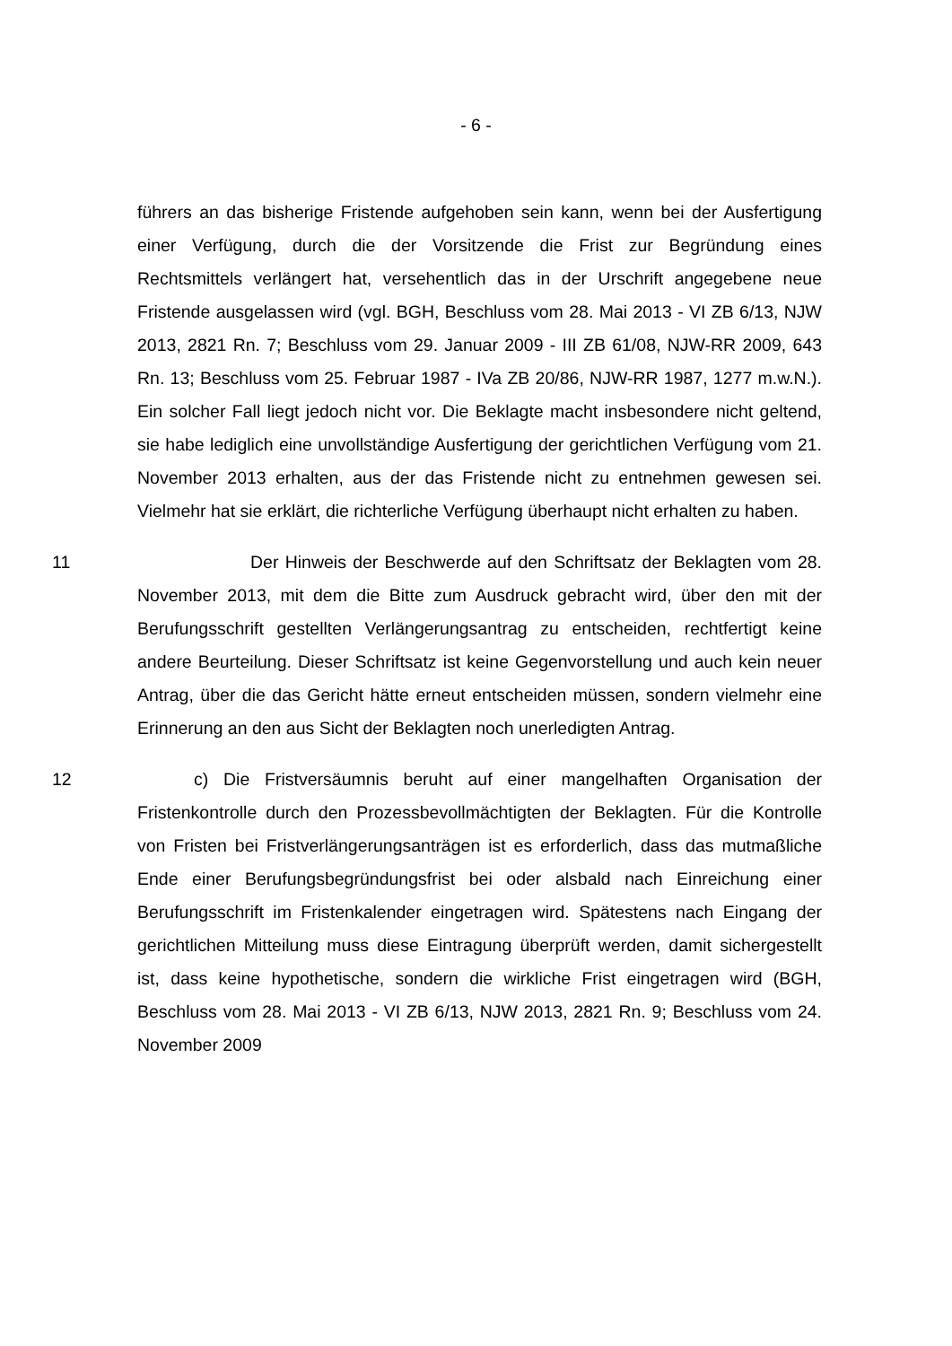- 6 -
führers an das bisherige Fristende aufgehoben sein kann, wenn bei der Ausfertigung einer Verfügung, durch die der Vorsitzende die Frist zur Begründung eines Rechtsmittels verlängert hat, versehentlich das in der Urschrift angegebene neue Fristende ausgelassen wird (vgl. BGH, Beschluss vom 28. Mai 2013 - VI ZB 6/13, NJW 2013, 2821 Rn. 7; Beschluss vom 29. Januar 2009 - III ZB 61/08, NJW-RR 2009, 643 Rn. 13; Beschluss vom 25. Februar 1987 - IVa ZB 20/86, NJW-RR 1987, 1277 m.w.N.). Ein solcher Fall liegt jedoch nicht vor. Die Beklagte macht insbesondere nicht geltend, sie habe lediglich eine unvollständige Ausfertigung der gerichtlichen Verfügung vom 21. November 2013 erhalten, aus der das Fristende nicht zu entnehmen gewesen sei. Vielmehr hat sie erklärt, die richterliche Verfügung überhaupt nicht erhalten zu haben.
11 Der Hinweis der Beschwerde auf den Schriftsatz der Beklagten vom 28. November 2013, mit dem die Bitte zum Ausdruck gebracht wird, über den mit der Berufungsschrift gestellten Verlängerungsantrag zu entscheiden, rechtfertigt keine andere Beurteilung. Dieser Schriftsatz ist keine Gegenvorstellung und auch kein neuer Antrag, über die das Gericht hätte erneut entscheiden müssen, sondern vielmehr eine Erinnerung an den aus Sicht der Beklagten noch unerledigten Antrag.
12 c) Die Fristversäumnis beruht auf einer mangelhaften Organisation der Fristenkontrolle durch den Prozessbevollmächtigten der Beklagten. Für die Kontrolle von Fristen bei Fristverlängerungsanträgen ist es erforderlich, dass das mutmaßliche Ende einer Berufungsbegründungsfrist bei oder alsbald nach Einreichung einer Berufungsschrift im Fristenkalender eingetragen wird. Spätestens nach Eingang der gerichtlichen Mitteilung muss diese Eintragung überprüft werden, damit sichergestellt ist, dass keine hypothetische, sondern die wirkliche Frist eingetragen wird (BGH, Beschluss vom 28. Mai 2013 - VI ZB 6/13, NJW 2013, 2821 Rn. 9; Beschluss vom 24. November 2009